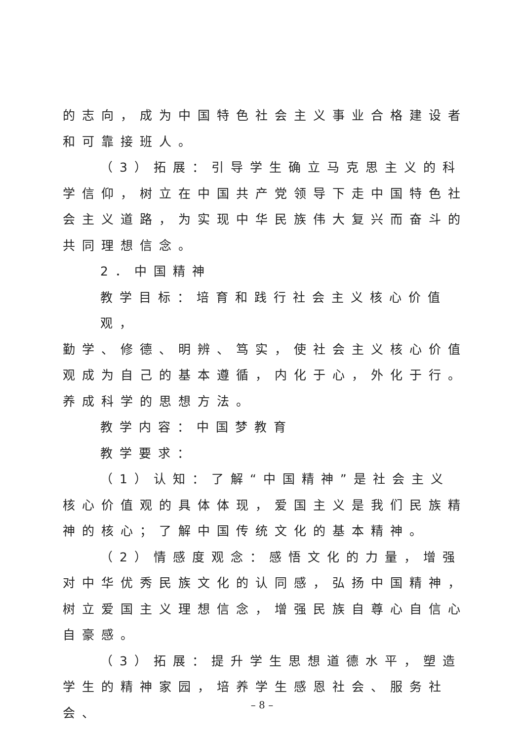的志向，成为中国特色社会主义事业合格建设者
和可靠接班人。
（3）拓展：引导学生确立马克思主义的科
学信仰，树立在中国共产党领导下走中国特色社
会主义道路，为实现中华民族伟大复兴而奋斗的
共同理想信念。
2．中国精神
教学目标：培育和践行社会主义核心价值观，
勤学、修德、明辨、笃实，使社会主义核心价值
观成为自己的基本遵循，内化于心，外化于行。
养成科学的思想方法。
教学内容：中国梦教育
教学要求：
（1）认知：了解“中国精神”是社会主义
核心价值观的具体体现，爱国主义是我们民族精
神的核心；了解中国传统文化的基本精神。
（2）情感度观念：感悟文化的力量，增强
对中华优秀民族文化的认同感，弘扬中国精神，
树立爱国主义理想信念，增强民族自尊心自信心
自豪感。
（3）拓展：提升学生思想道德水平，塑造
学生的精神家园，培养学生感恩社会、服务社会、
– 8 –